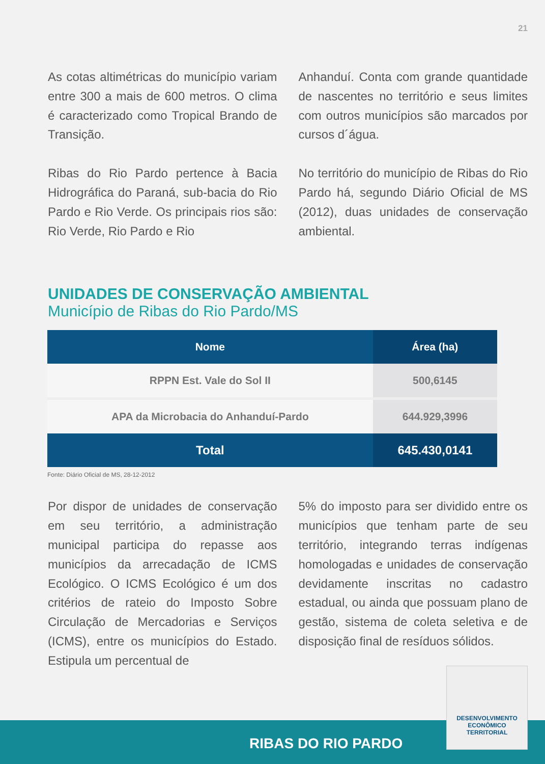21
As cotas altimétricas do município variam entre 300 a mais de 600 metros. O clima é caracterizado como Tropical Brando de Transição.
Ribas do Rio Pardo pertence à Bacia Hidrográfica do Paraná, sub-bacia do Rio Pardo e Rio Verde. Os principais rios são: Rio Verde, Rio Pardo e Rio
Anhanduí. Conta com grande quantidade de nascentes no território e seus limites com outros municípios são marcados por cursos d´água.
No território do município de Ribas do Rio Pardo há, segundo Diário Oficial de MS (2012), duas unidades de conservação ambiental.
UNIDADES DE CONSERVAÇÃO AMBIENTAL
Município de Ribas do Rio Pardo/MS
| Nome | Área (ha) |
| --- | --- |
| RPPN Est. Vale do Sol II | 500,6145 |
| APA da Microbacia do Anhanduí-Pardo | 644.929,3996 |
| Total | 645.430,0141 |
Fonte: Diário Oficial de MS, 28-12-2012
Por dispor de unidades de conservação em seu território, a administração municipal participa do repasse aos municípios da arrecadação de ICMS Ecológico. O ICMS Ecológico é um dos critérios de rateio do Imposto Sobre Circulação de Mercadorias e Serviços (ICMS), entre os municípios do Estado. Estipula um percentual de
5% do imposto para ser dividido entre os municípios que tenham parte de seu território, integrando terras indígenas homologadas e unidades de conservação devidamente inscritas no cadastro estadual, ou ainda que possuam plano de gestão, sistema de coleta seletiva e de disposição final de resíduos sólidos.
RIBAS DO RIO PARDO
DESENVOLVIMENTO
ECONÔMICO
TERRITORIAL